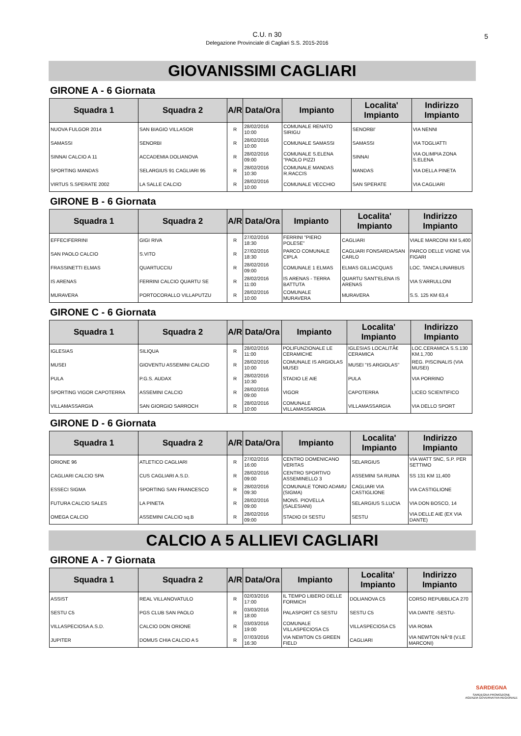C.U. n 30
Delegazione Provinciale di Cagliari S.S. 2015-2016
5
GIOVANISSIMI CAGLIARI
GIRONE A - 6 Giornata
| Squadra 1 | Squadra 2 | A/R | Data/Ora | Impianto | Localita' Impianto | Indirizzo Impianto |
| --- | --- | --- | --- | --- | --- | --- |
| NUOVA FULGOR 2014 | SAN BIAGIO VILLASOR | R | 28/02/2016 10:00 | COMUNALE RENATO SIRIGU | SENORBI' | VIA NENNI |
| SAMASSI | SENORBI | R | 28/02/2016 10:00 | COMUNALE SAMASSI | SAMASSI | VIA TOGLIATTI |
| SINNAI CALCIO A 11 | ACCADEMIA DOLIANOVA | R | 28/02/2016 09:00 | COMUNALE S.ELENA "PAOLO PIZZI | SINNAI | VIA OLIMPIA ZONA S.ELENA |
| SPORTING MANDAS | SELARGIUS 91 CAGLIARI 95 | R | 28/02/2016 10:30 | COMUNALE MANDAS R.RACCIS | MANDAS | VIA DELLA PINETA |
| VIRTUS S.SPERATE 2002 | LA SALLE CALCIO | R | 28/02/2016 10:00 | COMUNALE VECCHIO | SAN SPERATE | VIA CAGLIARI |
GIRONE B - 6 Giornata
| Squadra 1 | Squadra 2 | A/R | Data/Ora | Impianto | Localita' Impianto | Indirizzo Impianto |
| --- | --- | --- | --- | --- | --- | --- |
| EFFECIFERRINI | GIGI RIVA | R | 27/02/2016 18:30 | FERRINI "PIERO POLESE" | CAGLIARI | VIALE MARCONI KM 5,400 |
| SAN PAOLO CALCIO | S.VITO | R | 27/02/2016 18:30 | PARCO COMUNALE CIPLA | CAGLIARI FONSARDA/SAN CARLO | PARCO DELLE VIGNE VIA FIGARI |
| FRASSINETTI ELMAS | QUARTUCCIU | R | 28/02/2016 09:00 | COMUNALE 1 ELMAS | ELMAS GILLIACQUAS | LOC. TANCA LINARBUS |
| IS ARENAS | FERRINI CALCIO QUARTU SE | R | 28/02/2016 11:00 | IS ARENAS - TERRA BATTUTA | QUARTU SANT'ELENA IS ARENAS | VIA S'ARRULLONI |
| MURAVERA | PORTOCORALLO VILLAPUTZU | R | 28/02/2016 10:00 | COMUNALE MURAVERA | MURAVERA | S.S. 125 KM 63,4 |
GIRONE C - 6 Giornata
| Squadra 1 | Squadra 2 | A/R | Data/Ora | Impianto | Localita' Impianto | Indirizzo Impianto |
| --- | --- | --- | --- | --- | --- | --- |
| IGLESIAS | SILIQUA | R | 28/02/2016 11:00 | POLIFUNZIONALE LE CERAMICHE | IGLESIAS LOCALITÃ€ CERAMICA | LOC.CERAMICA S.S.130 KM.1,700 |
| MUSEI | GIOVENTU ASSEMINI CALCIO | R | 28/02/2016 10:00 | COMUNALE IS ARGIOLAS MUSEI | MUSEI "IS ARGIOLAS" | REG. PISCINALIS (VIA MUSEI) |
| PULA | P.G.S. AUDAX | R | 28/02/2016 10:30 | STADIO LE AIE | PULA | VIA PORRINO |
| SPORTING VIGOR CAPOTERRA | ASSEMINI CALCIO | R | 28/02/2016 09:00 | VIGOR | CAPOTERRA | LICEO SCIENTIFICO |
| VILLAMASSARGIA | SAN GIORGIO SARROCH | R | 28/02/2016 10:00 | COMUNALE VILLAMASSARGIA | VILLAMASSARGIA | VIA DELLO SPORT |
GIRONE D - 6 Giornata
| Squadra 1 | Squadra 2 | A/R | Data/Ora | Impianto | Localita' Impianto | Indirizzo Impianto |
| --- | --- | --- | --- | --- | --- | --- |
| ORIONE 96 | ATLETICO CAGLIARI | R | 27/02/2016 16:00 | CENTRO DOMENICANO VERITAS | SELARGIUS | VIA WATT SNC, S.P. PER SETTIMO |
| CAGLIARI CALCIO SPA | CUS CAGLIARI A.S.D. | R | 28/02/2016 09:00 | CENTRO SPORTIVO ASSEMINELLO 3 | ASSEMINI SA RUINA | SS 131 KM 11,400 |
| ESSECI SIGMA | SPORTING SAN FRANCESCO | R | 28/02/2016 09:30 | COMUNALE TONIO ADAMU (SIGMA) | CAGLIARI VIA CASTIGLIONE | VIA CASTIGLIONE |
| FUTURA CALCIO SALES | LA PINETA | R | 28/02/2016 09:00 | MONS. PIOVELLA (SALESIANI) | SELARGIUS S.LUCIA | VIA DON BOSCO, 14 |
| OMEGA CALCIO | ASSEMINI CALCIO sq.B | R | 28/02/2016 09:00 | STADIO DI SESTU | SESTU | VIA DELLE AIE (EX VIA DANTE) |
CALCIO A 5 ALLIEVI CAGLIARI
GIRONE A - 7 Giornata
| Squadra 1 | Squadra 2 | A/R | Data/Ora | Impianto | Localita' Impianto | Indirizzo Impianto |
| --- | --- | --- | --- | --- | --- | --- |
| ASSIST | REAL VILLANOVATULO | R | 02/03/2016 17:00 | IL TEMPO LIBERO DELLE FORMICH | DOLIANOVA C5 | CORSO REPUBBLICA 270 |
| SESTU C5 | PGS CLUB SAN PAOLO | R | 03/03/2016 18:00 | PALASPORT C5 SESTU | SESTU C5 | VIA DANTE -SESTU- |
| VILLASPECIOSA A.S.D. | CALCIO DON ORIONE | R | 03/03/2016 19:00 | COMUNALE VILLASPECIOSA C5 | VILLASPECIOSA C5 | VIA ROMA |
| JUPITER | DOMUS CHIA CALCIO A 5 | R | 07/03/2016 16:30 | VIA NEWTON C5 GREEN FIELD | CAGLIARI | VIA NEWTON NÂ°8 (V.LE MARCONI) |
SARDEGNA
SARDEGNA PROMOZIONE
AGENZIA GOVERNATIVA REGIONALE